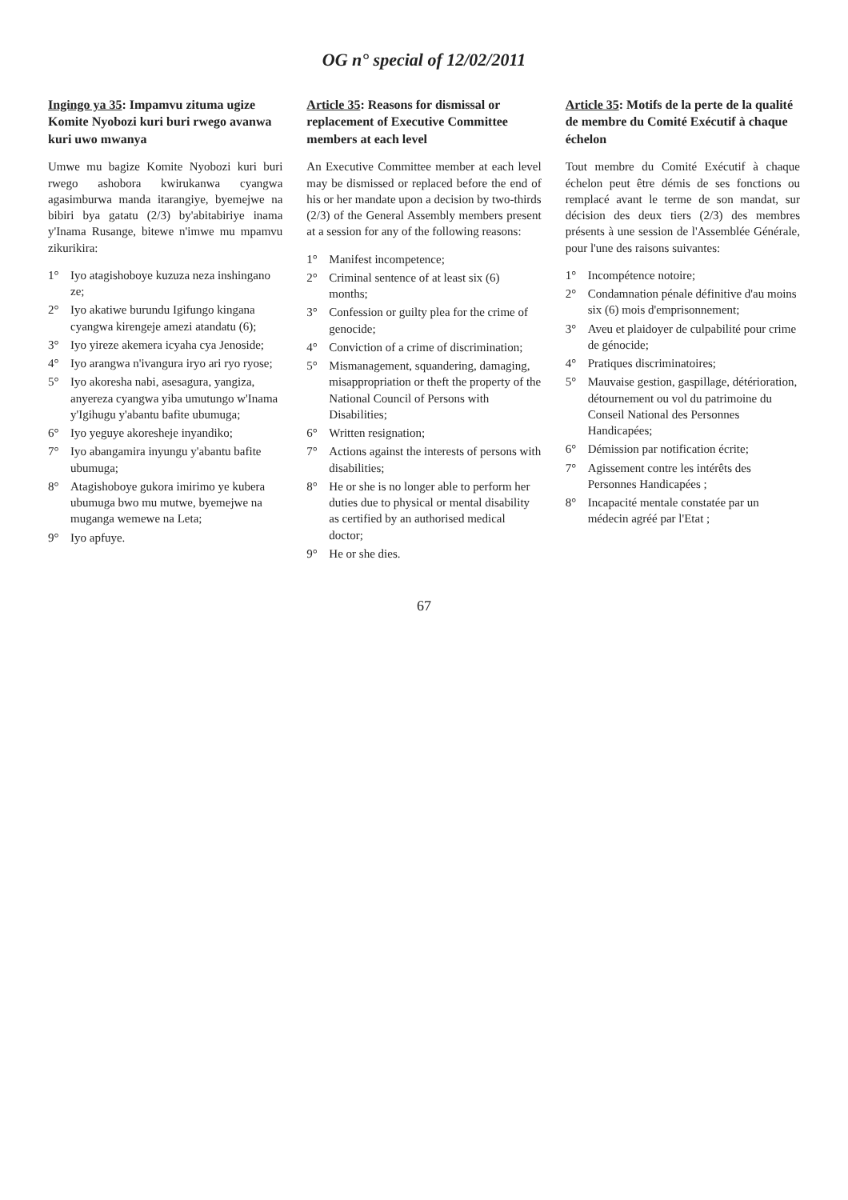OG n° special of 12/02/2011
Ingingo ya 35: Impamvu zituma ugize Komite Nyobozi kuri buri rwego avanwa kuri uwo mwanya
Umwe mu bagize Komite Nyobozi kuri buri rwego ashobora kwirukanwa cyangwa agasimburwa manda itarangiye, byemejwe na bibiri bya gatatu (2/3) by'abitabiriye inama y'Inama Rusange, bitewe n'imwe mu mpamvu zikurikira:
1° Iyo atagishoboye kuzuza neza inshingano ze;
2° Iyo akatiwe burundu Igifungo kingana cyangwa kirengeje amezi atandatu (6);
3° Iyo yireze akemera icyaha cya Jenoside;
4° Iyo arangwa n'ivangura iryo ari ryo ryose;
5° Iyo akoresha nabi, asesagura, yangiza, anyereza cyangwa yiba umutungo w'Inama y'Igihugu y'abantu bafite ubumuga;
6° Iyo yeguye akoresheje inyandiko;
7° Iyo abangamira inyungu y'abantu bafite ubumuga;
8° Atagishoboye gukora imirimo ye kubera ubumuga bwo mu mutwe, byemejwe na muganga wemewe na Leta;
9° Iyo apfuye.
Article 35: Reasons for dismissal or replacement of Executive Committee members at each level
An Executive Committee member at each level may be dismissed or replaced before the end of his or her mandate upon a decision by two-thirds (2/3) of the General Assembly members present at a session for any of the following reasons:
1° Manifest incompetence;
2° Criminal sentence of at least six (6) months;
3° Confession or guilty plea for the crime of genocide;
4° Conviction of a crime of discrimination;
5° Mismanagement, squandering, damaging, misappropriation or theft the property of the National Council of Persons with Disabilities;
6° Written resignation;
7° Actions against the interests of persons with disabilities;
8° He or she is no longer able to perform her duties due to physical or mental disability as certified by an authorised medical doctor;
9° He or she dies.
Article 35: Motifs de la perte de la qualité de membre du Comité Exécutif à chaque échelon
Tout membre du Comité Exécutif à chaque échelon peut être démis de ses fonctions ou remplacé avant le terme de son mandat, sur décision des deux tiers (2/3) des membres présents à une session de l'Assemblée Générale, pour l'une des raisons suivantes:
1° Incompétence notoire;
2° Condamnation pénale définitive d'au moins six (6) mois d'emprisonnement;
3° Aveu et plaidoyer de culpabilité pour crime de génocide;
4° Pratiques discriminatoires;
5° Mauvaise gestion, gaspillage, détérioration, détournement ou vol du patrimoine du Conseil National des Personnes Handicapées;
6° Démission par notification écrite;
7° Agissement contre les intérêts des Personnes Handicapées ;
8° Incapacité mentale constatée par un médecin agréé par l'Etat ;
67